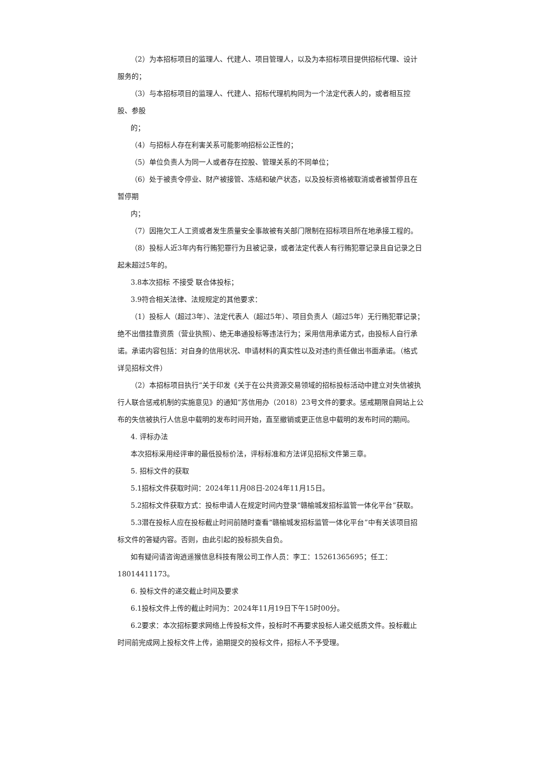（2）为本招标项目的监理人、代建人、项目管理人，以及为本招标项目提供招标代理、设计服务的；
（3）与本招标项目的监理人、代建人、招标代理机构同为一个法定代表人的，或者相互控股、参股
的；
（4）与招标人存在利害关系可能影响招标公正性的；
（5）单位负责人为同一人或者存在控股、管理关系的不同单位；
（6）处于被责令停业、财产被接管、冻结和破产状态，以及投标资格被取消或者被暂停且在暂停期
内；
（7）因拖欠工人工资或者发生质量安全事故被有关部门限制在招标项目所在地承接工程的。
（8）投标人近3年内有行贿犯罪行为且被记录，或者法定代表人有行贿犯罪记录且自记录之日起未超过5年的。
3.8本次招标 不接受 联合体投标；
3.9符合相关法律、法规规定的其他要求：
（1）投标人（超过3年）、法定代表人（超过5年）、项目负责人（超过5年）无行贿犯罪记录；绝不出借挂靠资质（营业执照）、绝无串通投标等违法行为；采用信用承诺方式，由投标人自行承诺。承诺内容包括：对自身的信用状况、申请材料的真实性以及对违约责任做出书面承诺。（格式详见招标文件）
（2）本招标项目执行“关于印发《关于在公共资源交易领域的招标投标活动中建立对失信被执行人联合惩戒机制的实施意见》的通知”苏信用办（2018）23号文件的要求。惩戒期限自网站上公布的失信被执行人信息中载明的发布时间开始，直至撤销或更正信息中载明的发布时间的期间。
4. 评标办法
本次招标采用经评审的最低投标价法，评标标准和方法详见招标文件第三章。
5. 招标文件的获取
5.1招标文件获取时间：2024年11月08日-2024年11月15日。
5.2招标文件获取方式：投标申请人在规定时间内登录“赣榆城发招标监管一体化平台”获取。
5.3潜在投标人应在投标截止时间前随时查看“赣榆城发招标监管一体化平台”中有关该项目招标文件的答疑内容。否则，由此引起的投标损失自负。
如有疑问请咨询逍遥猴信息科技有限公司工作人员：李工：15261365695；任工：18014411173。
6. 投标文件的递交截止时间及要求
6.1投标文件上传的截止时间为：2024年11月19日下午15时00分。
6.2要求：本次招标要求网络上传投标文件，投标时不再要求投标人递交纸质文件。投标截止时间前完成网上投标文件上传，逾期提交的投标文件，招标人不予受理。